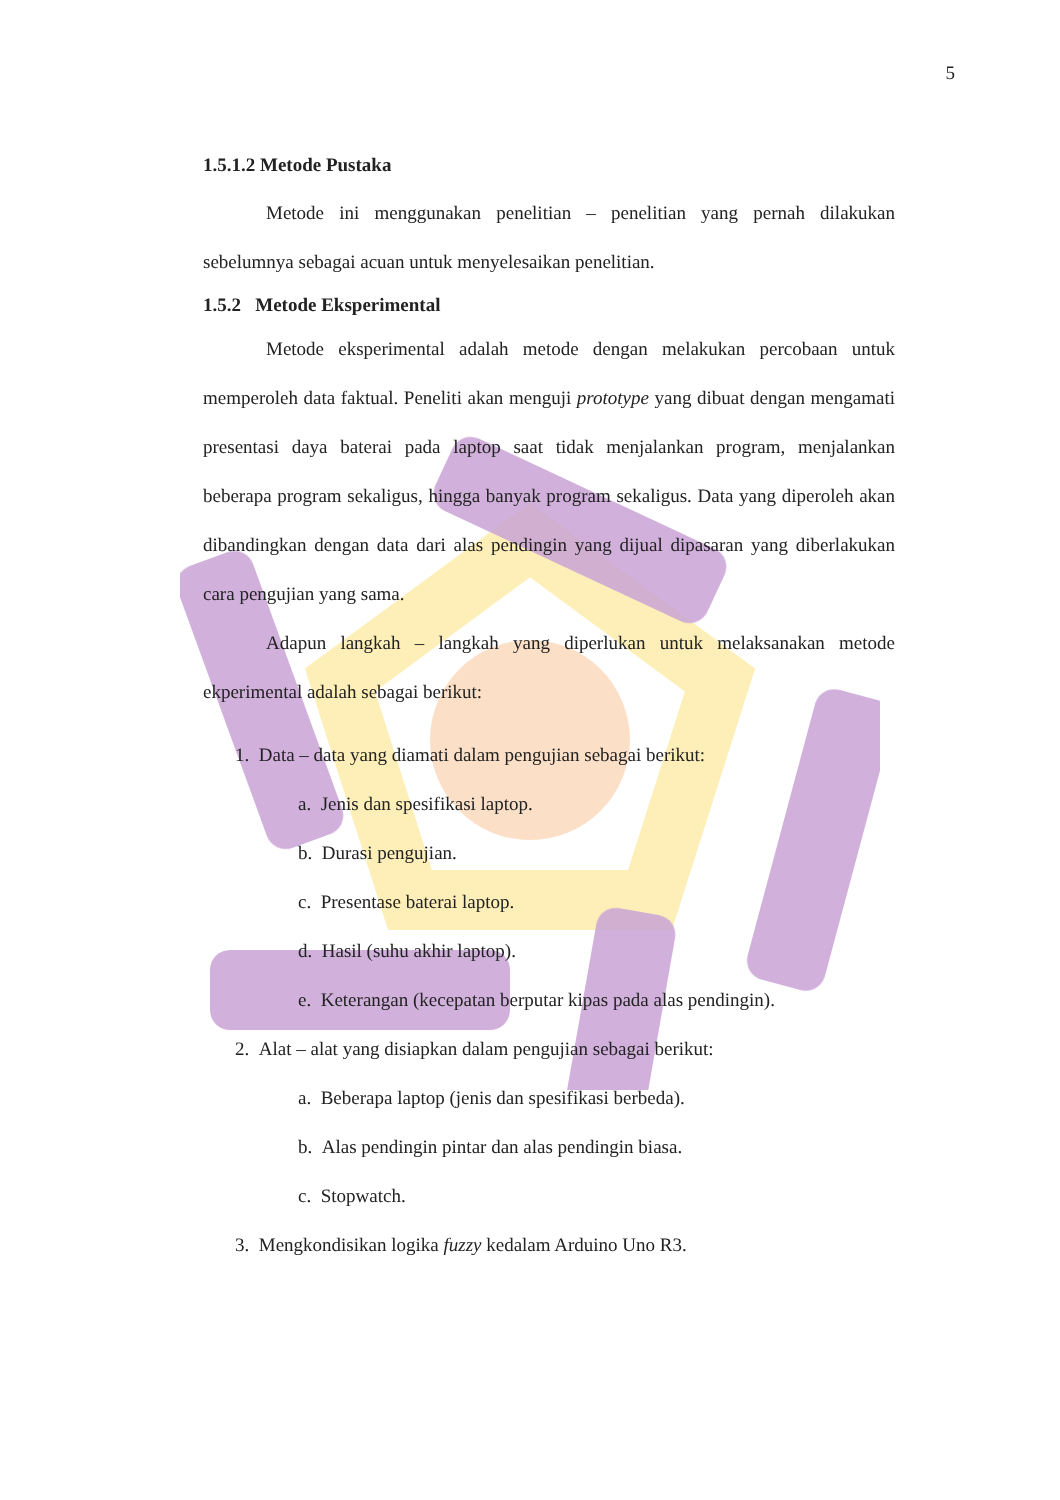5
1.5.1.2 Metode Pustaka
Metode ini menggunakan penelitian – penelitian yang pernah dilakukan sebelumnya sebagai acuan untuk menyelesaikan penelitian.
1.5.2 Metode Eksperimental
Metode eksperimental adalah metode dengan melakukan percobaan untuk memperoleh data faktual. Peneliti akan menguji prototype yang dibuat dengan mengamati presentasi daya baterai pada laptop saat tidak menjalankan program, menjalankan beberapa program sekaligus, hingga banyak program sekaligus. Data yang diperoleh akan dibandingkan dengan data dari alas pendingin yang dijual dipasaran yang diberlakukan cara pengujian yang sama.
Adapun langkah – langkah yang diperlukan untuk melaksanakan metode ekperimental adalah sebagai berikut:
1. Data – data yang diamati dalam pengujian sebagai berikut:
a. Jenis dan spesifikasi laptop.
b. Durasi pengujian.
c. Presentase baterai laptop.
d. Hasil (suhu akhir laptop).
e. Keterangan (kecepatan berputar kipas pada alas pendingin).
2. Alat – alat yang disiapkan dalam pengujian sebagai berikut:
a. Beberapa laptop (jenis dan spesifikasi berbeda).
b. Alas pendingin pintar dan alas pendingin biasa.
c. Stopwatch.
3. Mengkondisikan logika fuzzy kedalam Arduino Uno R3.